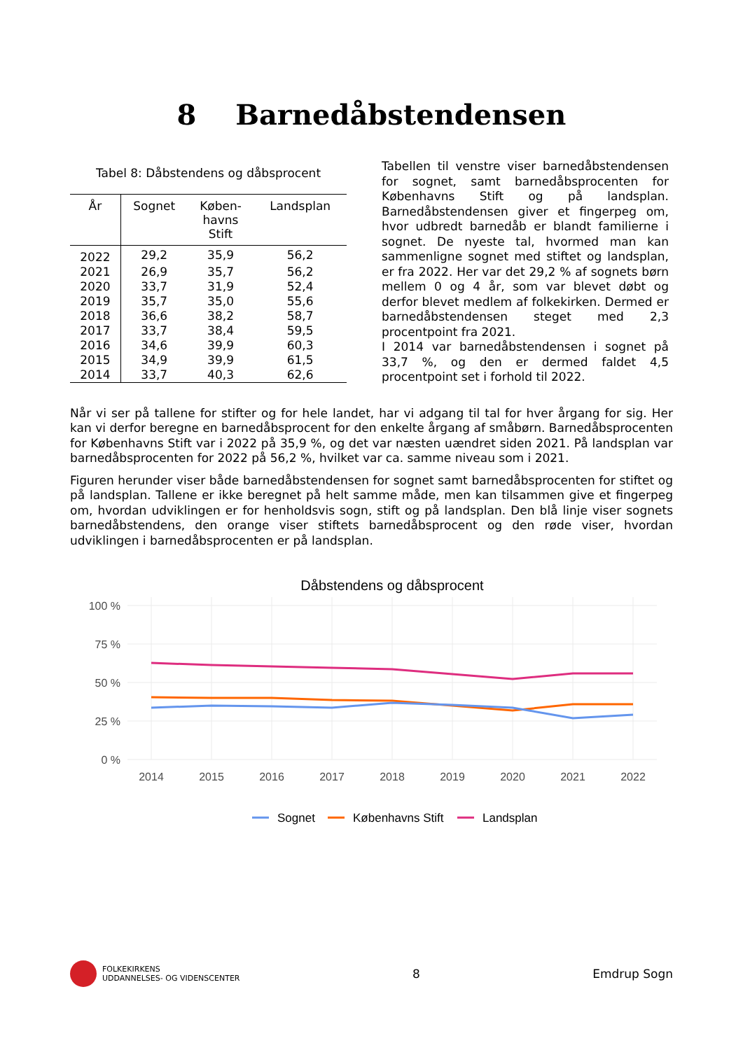8 Barnedåbstendensen
Tabel 8: Dåbstendens og dåbsprocent
| År | Sognet | Køben- havns Stift | Landsplan |
| --- | --- | --- | --- |
| 2022 | 29,2 | 35,9 | 56,2 |
| 2021 | 26,9 | 35,7 | 56,2 |
| 2020 | 33,7 | 31,9 | 52,4 |
| 2019 | 35,7 | 35,0 | 55,6 |
| 2018 | 36,6 | 38,2 | 58,7 |
| 2017 | 33,7 | 38,4 | 59,5 |
| 2016 | 34,6 | 39,9 | 60,3 |
| 2015 | 34,9 | 39,9 | 61,5 |
| 2014 | 33,7 | 40,3 | 62,6 |
Tabellen til venstre viser barnedåbstendensen for sognet, samt barnedåbsprocenten for Københavns Stift og på landsplan. Barnedåbstendensen giver et fingerpeg om, hvor udbredt barnedåb er blandt familierne i sognet. De nyeste tal, hvormed man kan sammenligne sognet med stiftet og landsplan, er fra 2022. Her var det 29,2 % af sognets børn mellem 0 og 4 år, som var blevet døbt og derfor blevet medlem af folkekirken. Dermed er barnedåbstendensen steget med 2,3 procentpoint fra 2021.
I 2014 var barnedåbstendensen i sognet på 33,7 %, og den er dermed faldet 4,5 procentpoint set i forhold til 2022.
Når vi ser på tallene for stifter og for hele landet, har vi adgang til tal for hver årgang for sig. Her kan vi derfor beregne en barnedåbsprocent for den enkelte årgang af småbørn. Barnedåbsprocenten for Københavns Stift var i 2022 på 35,9 %, og det var næsten uændret siden 2021. På landsplan var barnedåbsprocenten for 2022 på 56,2 %, hvilket var ca. samme niveau som i 2021.
Figuren herunder viser både barnedåbstendensen for sognet samt barnedåbsprocenten for stiftet og på landsplan. Tallene er ikke beregnet på helt samme måde, men kan tilsammen give et fingerpeg om, hvordan udviklingen er for henholdsvis sogn, stift og på landsplan. Den blå linje viser sognets barnedåbstendens, den orange viser stiftets barnedåbsprocent og den røde viser, hvordan udviklingen i barnedåbsprocenten er på landsplan.
Dåbstendens og dåbsprocent
100 %
75 %
50 %
25 %
0 %
2014
2015
2016
2017
2018
2019
2020
2021
2022
Sognet
Københavns Stift
Landsplan
FOLKEKIRKENS
UDDANNELSES- OG VIDENSCENTER
8 Emdrup Sogn